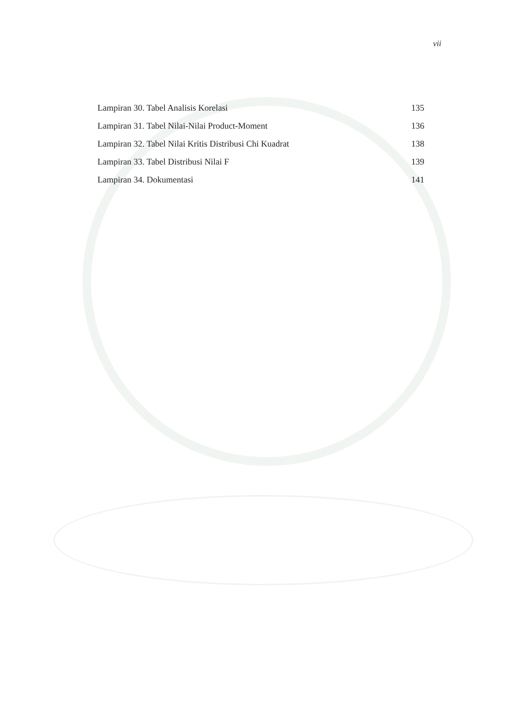vii
Lampiran 30. Tabel Analisis Korelasi 135
Lampiran 31. Tabel Nilai-Nilai Product-Moment 136
Lampiran 32. Tabel Nilai Kritis Distribusi Chi Kuadrat 138
Lampiran 33. Tabel Distribusi Nilai F 139
Lampiran 34. Dokumentasi 141